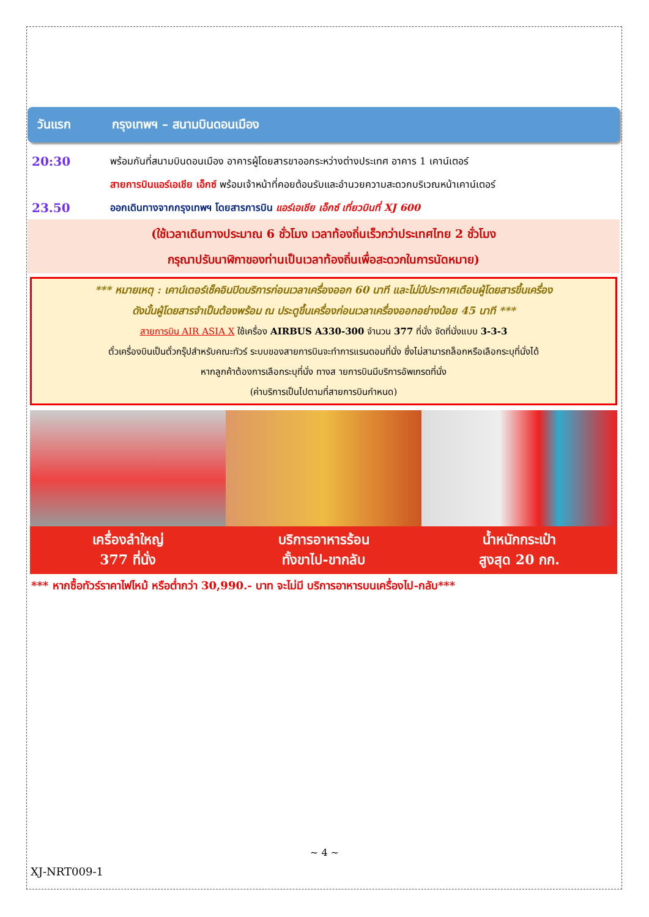วันแรก กรุงเทพฯ – สนามบินดอนเมือง
20:30
พร้อมกันที่สนามบินดอนเมือง อาคารผู้โดยสารขาออกระหว่างต่างประเทศ อาคาร 1 เคาน์เตอร์
สายการบินแอร์เอเชีย เอ็กซ์ พร้อมเจ้าหน้าที่คอยต้อนรับและอำนวยความสะดวกบริเวณหน้าเคาน์เตอร์
23.50
ออกเดินทางจากกรุงเทพฯ โดยสารการบิน แอร์เอเชีย เอ็กซ์ เที่ยวบินที่ XJ 600
(ใช้เวลาเดินทางประมาณ 6 ชั่วโมง เวลาท้องถิ่นเร็วกว่าประเทศไทย 2 ชั่วโมง
กรุณาปรับนาฬิกาของท่านเป็นเวลาท้องถิ่นเพื่อสะดวกในการนัดหมาย)
*** หมายเหตุ : เคาน์เตอร์เช็คอินปิดบริการก่อนเวลาเครื่องออก 60 นาที และไม่มีประกาศเตือนผู้โดยสารขึ้นเครื่อง
ดังนั้นผู้โดยสารจำเป็นต้องพร้อม ณ ประตูขึ้นเครื่องก่อนเวลาเครื่องออกอย่างน้อย 45 นาที ***
สายการบิน AIR ASIA X ใช้เครื่อง AIRBUS A330-300 จำนวน 377 ที่นั่ง จัดที่นั่งแบบ 3-3-3
ตั๋วเครื่องบินเป็นตั๋วกรุ๊ปสำหรับคณะทัวร์ ระบบของสายการบินจะทำการแรนดอมที่นั่ง ซึ่งไม่สามารถล็อกหรือเลือกระบุที่นั่งได้
หากลูกค้าต้องการเลือกระบุที่นั่ง ทางส ายการบินมีบริการอัพเกรดที่นั่ง
(ค่าบริการเป็นไปตามที่สายการบินกำหนด)
เครื่องลำใหญ่
377 ที่นั่ง
บริการอาหารร้อน
ทั้งขาไป-ขากลับ
น้ำหนักกระเป๋า
สูงสุด 20 กก.
*** หากซื้อทัวร์ราคาไฟไหม้ หรือต่ำกว่า 30,990.- บาท จะไม่มี บริการอาหารบนเครื่องไป-กลับ***
~ 4 ~
XJ-NRT009-1